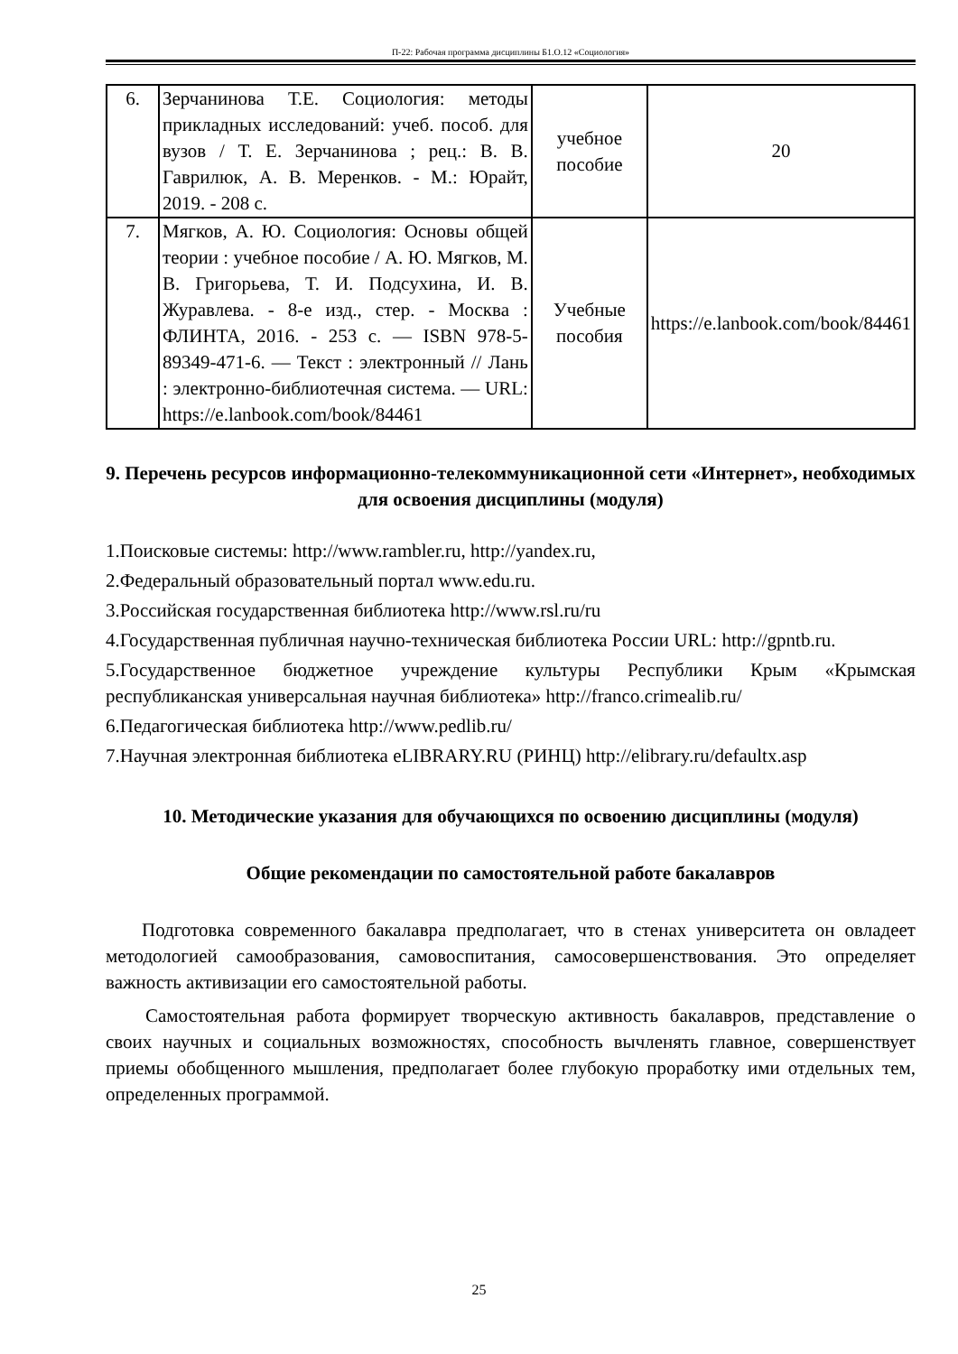П-22: Рабочая программа дисциплины Б1.О.12 «Социология»
| 6. | Зерчанинова Т.Е. Социология: методы прикладных исследований: учеб. пособ. для вузов / Т. Е. Зерчанинова ; рец.: В. В. Гаврилюк, А. В. Меренков. - М.: Юрайт, 2019. - 208 с. | учебное пособие | 20 |
| 7. | Мягков, А. Ю. Социология: Основы общей теории : учебное пособие / А. Ю. Мягков, М. В. Григорьева, Т. И. Подсухина, И. В. Журавлева. - 8-е изд., стер. - Москва : ФЛИНТА, 2016. - 253 с. — ISBN 978-5-89349-471-6. — Текст : электронный // Лань : электронно-библиотечная система. — URL: https://e.lanbook.com/book/84461 | Учебные пособия | https://e.lanbook.com/book/84461 |
9. Перечень ресурсов информационно-телекоммуникационной сети «Интернет», необходимых для освоения дисциплины (модуля)
1.Поисковые системы: http://www.rambler.ru, http://yandex.ru,
2.Федеральный образовательный портал www.edu.ru.
3.Российская государственная библиотека http://www.rsl.ru/ru
4.Государственная публичная научно-техническая библиотека России URL: http://gpntb.ru.
5.Государственное бюджетное учреждение культуры Республики Крым «Крымская республиканская универсальная научная библиотека» http://franco.crimealib.ru/
6.Педагогическая библиотека http://www.pedlib.ru/
7.Научная электронная библиотека eLIBRARY.RU (РИНЦ) http://elibrary.ru/defaultx.asp
10. Методические указания для обучающихся по освоению дисциплины (модуля)
Общие рекомендации по самостоятельной работе бакалавров
Подготовка современного бакалавра предполагает, что в стенах университета он овладеет методологией самообразования, самовоспитания, самосовершенствования. Это определяет важность активизации его самостоятельной работы.
Самостоятельная работа формирует творческую активность бакалавров, представление о своих научных и социальных возможностях, способность вычленять главное, совершенствует приемы обобщенного мышления, предполагает более глубокую проработку ими отдельных тем, определенных программой.
25